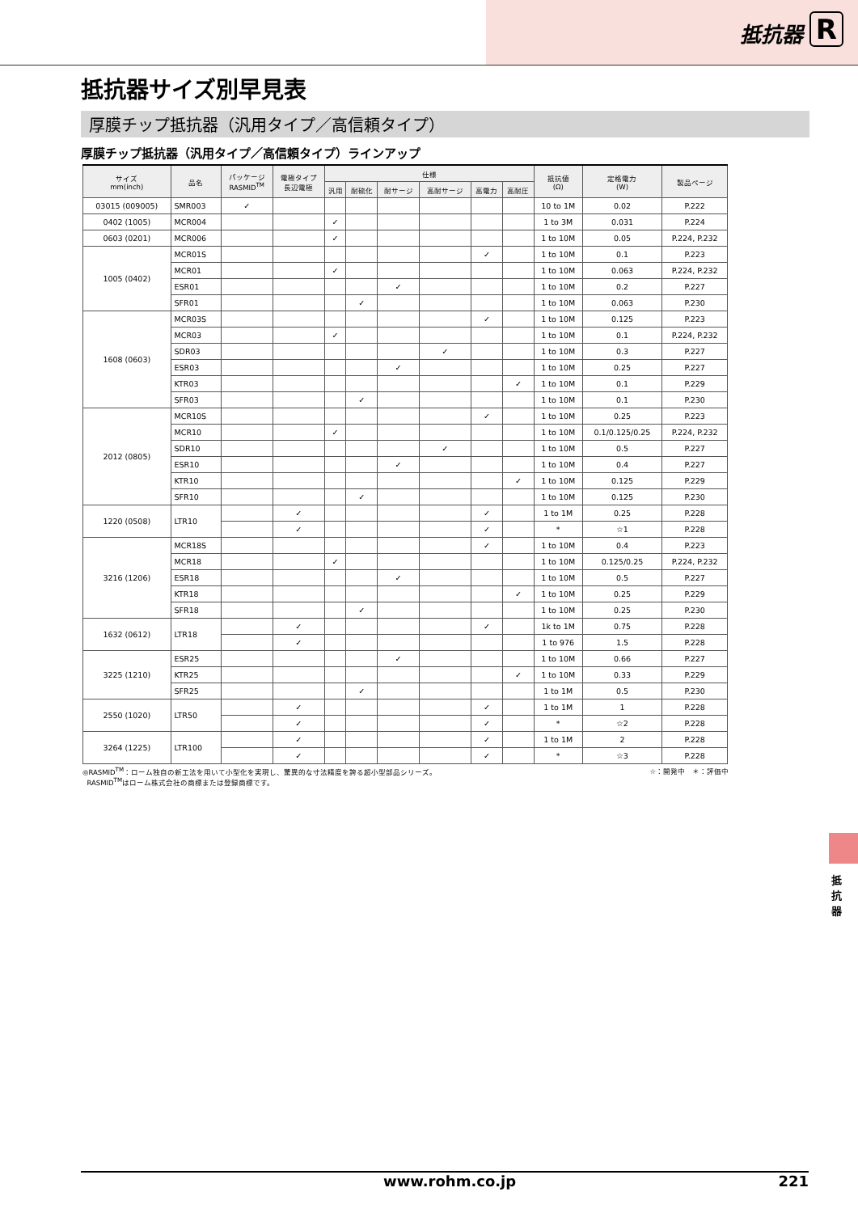抵抗器 R
抵抗器サイズ別早見表
厚膜チップ抵抗器（汎用タイプ／高信頼タイプ）
厚膜チップ抵抗器（汎用タイプ／高信頼タイプ）ラインアップ
| サイズ mm(inch) | 品名 | パッケージ RASMID<sup>TM</sup> | 電極タイプ 長辺電極 | 仕様 | | | | | | 抵抗値 (Ω) | 定格電力 (W) | 製品ページ |
| --- | --- | --- | --- | --- | --- | --- | --- | --- | --- | --- | --- | --- |
| | | | | 汎用 | 耐硫化 | 耐サージ | 高耐サージ | 高電力 | 高耐圧 | | | |
| 03015 (009005) | SMR003 | ✓ | | | | | | | | 10 to 1M | 0.02 | P.222 |
| 0402 (1005) | MCR004 | | | ✓ | | | | | | 1 to 3M | 0.031 | P.224 |
| 0603 (0201) | MCR006 | | | ✓ | | | | | | 1 to 10M | 0.05 | P.224, P.232 |
| 1005 (0402) | MCR01S | | | | | | | ✓ | | 1 to 10M | 0.1 | P.223 |
| | MCR01 | | | ✓ | | | | | | 1 to 10M | 0.063 | P.224, P.232 |
| | ESR01 | | | | | ✓ | | | | 1 to 10M | 0.2 | P.227 |
| | SFR01 | | | | ✓ | | | | | 1 to 10M | 0.063 | P.230 |
| 1608 (0603) | MCR03S | | | | | | | ✓ | | 1 to 10M | 0.125 | P.223 |
| | MCR03 | | | ✓ | | | | | | 1 to 10M | 0.1 | P.224, P.232 |
| | SDR03 | | | | | | ✓ | | | 1 to 10M | 0.3 | P.227 |
| | ESR03 | | | | | ✓ | | | | 1 to 10M | 0.25 | P.227 |
| | KTR03 | | | | | | | | ✓ | 1 to 10M | 0.1 | P.229 |
| | SFR03 | | | | ✓ | | | | | 1 to 10M | 0.1 | P.230 |
| 2012 (0805) | MCR10S | | | | | | | ✓ | | 1 to 10M | 0.25 | P.223 |
| | MCR10 | | | ✓ | | | | | | 1 to 10M | 0.1/0.125/0.25 | P.224, P.232 |
| | SDR10 | | | | | | ✓ | | | 1 to 10M | 0.5 | P.227 |
| | ESR10 | | | | | ✓ | | | | 1 to 10M | 0.4 | P.227 |
| | KTR10 | | | | | | | | ✓ | 1 to 10M | 0.125 | P.229 |
| | SFR10 | | | | ✓ | | | | | 1 to 10M | 0.125 | P.230 |
| 1220 (0508) | LTR10 | | ✓ | | | | | ✓ | | 1 to 1M | 0.25 | P.228 |
| | | | ✓ | | | | | ✓ | | * | ☆1 | P.228 |
| 3216 (1206) | MCR18S | | | | | | | ✓ | | 1 to 10M | 0.4 | P.223 |
| | MCR18 | | | ✓ | | | | | | 1 to 10M | 0.125/0.25 | P.224, P.232 |
| | ESR18 | | | | | ✓ | | | | 1 to 10M | 0.5 | P.227 |
| | KTR18 | | | | | | | | ✓ | 1 to 10M | 0.25 | P.229 |
| | SFR18 | | | | ✓ | | | | | 1 to 10M | 0.25 | P.230 |
| 1632 (0612) | LTR18 | | ✓ | | | | | ✓ | | 1k to 1M | 0.75 | P.228 |
| | | | ✓ | | | | | | | 1 to 976 | 1.5 | P.228 |
| 3225 (1210) | ESR25 | | | | | ✓ | | | | 1 to 10M | 0.66 | P.227 |
| | KTR25 | | | | | | | | ✓ | 1 to 10M | 0.33 | P.229 |
| | SFR25 | | | | ✓ | | | | | 1 to 1M | 0.5 | P.230 |
| 2550 (1020) | LTR50 | | ✓ | | | | | ✓ | | 1 to 1M | 1 | P.228 |
| | | | ✓ | | | | | ✓ | | * | ☆2 | P.228 |
| 3264 (1225) | LTR100 | | ✓ | | | | | ✓ | | 1 to 1M | 2 | P.228 |
| | | | ✓ | | | | | ✓ | | * | ☆3 | P.228 |
◎RASMID<sup>TM</sup>：ローム独自の新工法を用いて小型化を実現し、驚異的な寸法精度を誇る超小型部品シリーズ。
RASMID<sup>TM</sup>はローム株式会社の商標または登録商標です。
☆：開発中　＊：評価中
抵抗器
www.rohm.co.jp 221